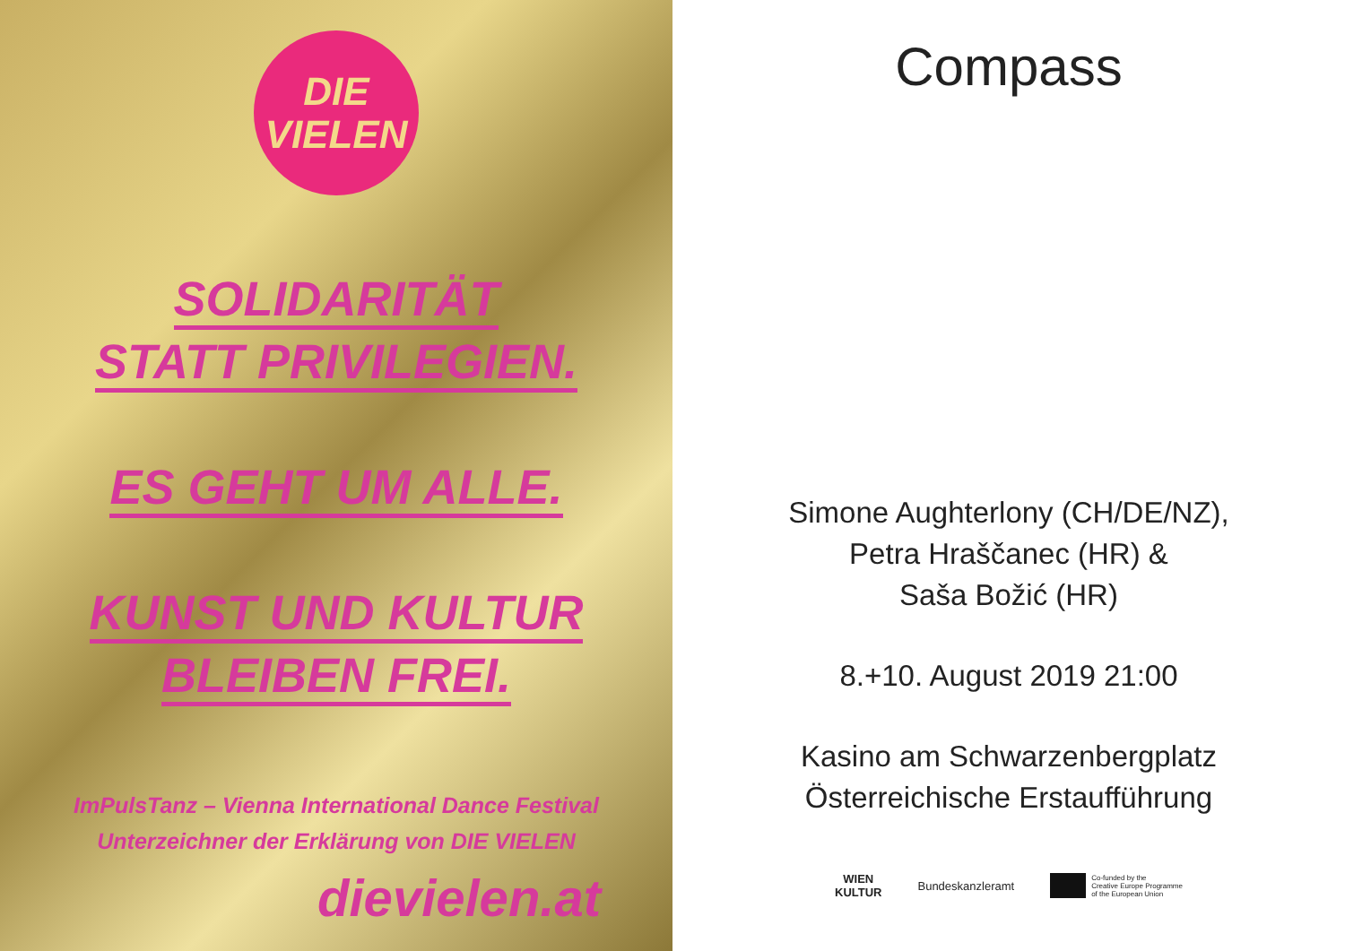DIE
VIELEN
SOLIDARITÄT
STATT PRIVILEGIEN.
ES GEHT UM ALLE.
KUNST UND KULTUR
BLEIBEN FREI.
ImPulsTanz – Vienna International Dance Festival
Unterzeichner der Erklärung von DIE VIELEN
dievielen.at
Compass
Simone Aughterlony (CH/DE/NZ),
Petra Hraščanec (HR) &
Saša Božić (HR)
8.+10. August 2019 21:00
Kasino am Schwarzenbergplatz
Österreichische Erstaufführung
WIEN
KULTUR Bundeskanzleramt
Co-funded by the
Creative Europe Programme
of the European Union